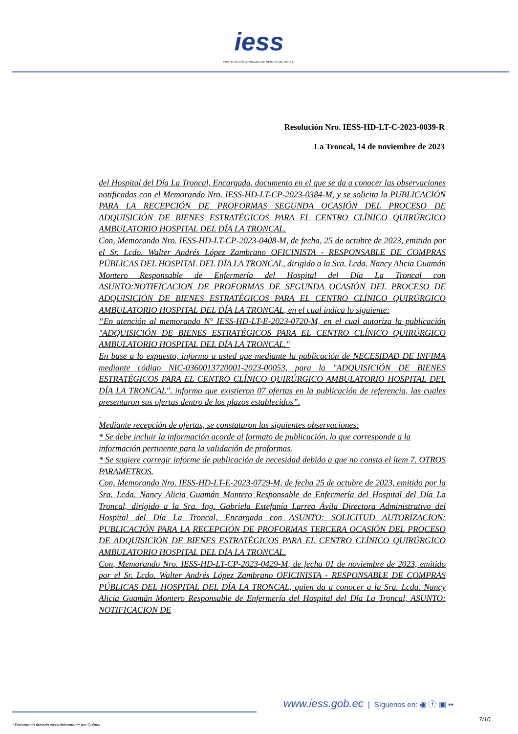iess
INSTITUTO ECUATORIANO DE SEGURIDAD SOCIAL
Resolución Nro. IESS-HD-LT-C-2023-0039-R
La Troncal, 14 de noviembre de 2023
del Hospital del Día La Troncal, Encargada, documento en el que se da a conocer las observaciones notificadas con el Memorando Nro. IESS-HD-LT-CP-2023-0384-M, y se solicita la PUBLICACIÓN PARA LA RECEPCIÓN DE PROFORMAS SEGUNDA OCASIÓN DEL PROCESO DE ADQUISICIÓN DE BIENES ESTRATÉGICOS PARA EL CENTRO CLÍNICO QUIRÚRGICO AMBULATORIO HOSPITAL DEL DÍA LA TRONCAL.
Con, Memorando Nro. IESS-HD-LT-CP-2023-0408-M, de fecha, 25 de octubre de 2023, emitido por el Sr. Lcdo. Walter Andrés López Zambrano OFICINISTA - RESPONSABLE DE COMPRAS PÚBLICAS DEL HOSPITAL DEL DÍA LA TRONCAL, dirigido a la Sra. Lcda. Nancy Alicia Guamán Montero Responsable de Enfermería del Hospital del Día La Troncal con ASUNTO:NOTIFICACION DE PROFORMAS DE SEGUNDA OCASIÓN DEL PROCESO DE ADQUISICIÓN DE BIENES ESTRATÉGICOS PARA EL CENTRO CLÍNICO QUIRÚRGICO AMBULATORIO HOSPITAL DEL DÍA LA TRONCAL, en el cual indica lo siguiente:
“En atención al memorando N° IESS-HD-LT-E-2023-0720-M, en el cual autoriza la publicación "ADQUISICIÓN DE BIENES ESTRATÉGICOS PARA EL CENTRO CLÍNICO QUIRÚRGICO AMBULATORIO HOSPITAL DEL DÍA LA TRONCAL."
En base a lo expuesto, informo a usted que mediante la publicación de NECESIDAD DE INFIMA mediante código NIC-0360013720001-2023-00053, para la "ADQUISICIÓN DE BIENES ESTRATÉGICOS PARA EL CENTRO CLÍNICO QUIRÚRGICO AMBULATORIO HOSPITAL DEL DÍA LA TRONCAL", informo que existieron 07 ofertas en la publicación de referencia, las cuales presentaron sus ofertas dentro de los plazos establecidos”.
Mediante recepción de ofertas, se constataron las siguientes observaciones:
* Se debe incluir la información acorde al formato de publicación, lo que corresponde a la
información pertinente para la validación de proformas.
* Se sugiere corregir informe de publicación de necesidad debido a que no consta el ítem 7. OTROS PARAMETROS.
Con, Memorando Nro. IESS-HD-LT-E-2023-0729-M, de fecha 25 de octubre de 2023, emitido por la Sra. Lcda. Nancy Alicia Guamán Montero Responsable de Enfermería del Hospital del Día La Troncal, dirigido a la Sra. Ing. Gabriela Estefanía Larrea Ávila Directora Administrativo del Hospital del Día La Troncal, Encargada con ASUNTO: SOLICITUD AUTORIZACION: PUBLICACIÓN PARA LA RECEPCIÓN DE PROFORMAS TERCERA OCASIÓN DEL PROCESO DE ADQUISICIÓN DE BIENES ESTRATÉGICOS PARA EL CENTRO CLÍNICO QUIRÚRGICO AMBULATORIO HOSPITAL DEL DÍA LA TRONCAL.
Con, Memorando Nro. IESS-HD-LT-CP-2023-0429-M, de fecha 01 de noviembre de 2023, emitido por el Sr. Lcdo. Walter Andrés López Zambrano OFICINISTA - RESPONSABLE DE COMPRAS PÚBLICAS DEL HOSPITAL DEL DÍA LA TRONCAL, quien da a conocer a la Sra. Lcda. Nancy Alicia Guamán Montero Responsable de Enfermería del Hospital del Día La Troncal, ASUNTO: NOTIFICACION DE
www.iess.gob.ec | Síguenos en: ◉ ⓕ ▣ ••
7/10
* Documento firmado electrónicamente por Quipux